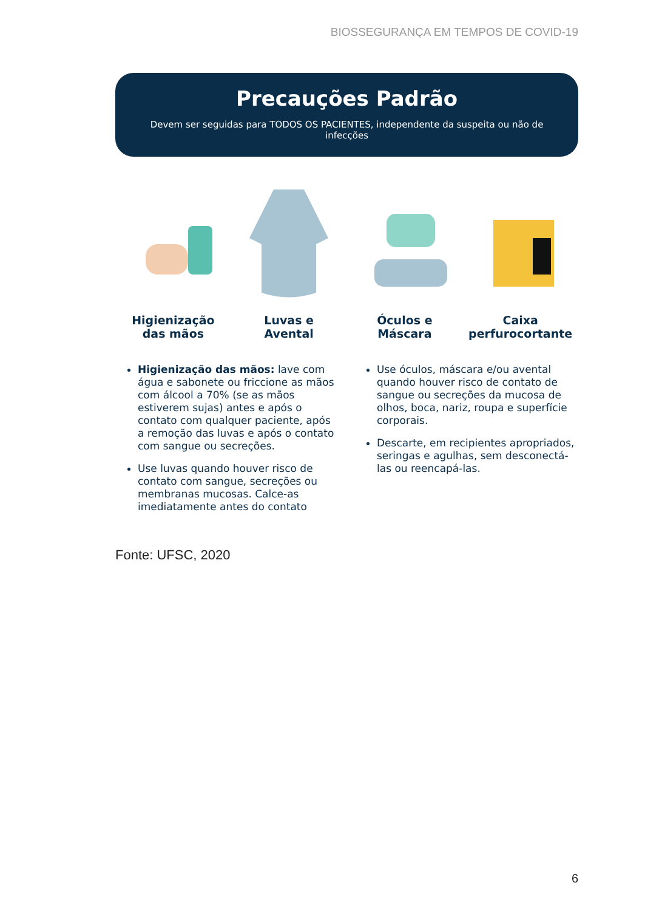BIOSSEGURANÇA EM TEMPOS DE COVID-19
Precauções Padrão
Devem ser seguidas para TODOS OS PACIENTES, independente da suspeita ou não de infecções
Higienização
das mãos
Luvas e
Avental
Óculos e
Máscara
Caixa
perfurocortante
Higienização das mãos: lave com água e sabonete ou friccione as mãos com álcool a 70% (se as mãos estiverem sujas) antes e após o contato com qualquer paciente, após a remoção das luvas e após o contato com sangue ou secreções.
Use luvas quando houver risco de contato com sangue, secreções ou membranas mucosas. Calce-as imediatamente antes do contato
Use óculos, máscara e/ou avental quando houver risco de contato de sangue ou secreções da mucosa de olhos, boca, nariz, roupa e superfície corporais.
Descarte, em recipientes apropriados, seringas e agulhas, sem desconectá-las ou reencapá-las.
Fonte: UFSC, 2020
6